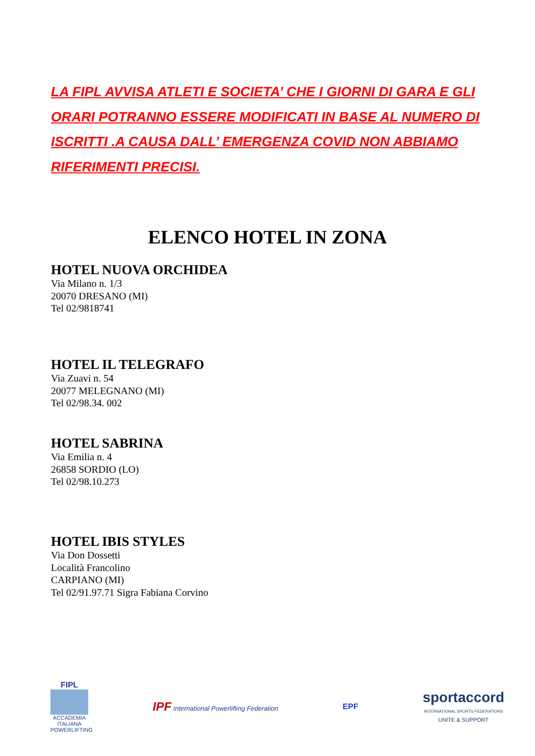LA FIPL AVVISA ATLETI E SOCIETA’ CHE I GIORNI DI GARA E GLI ORARI POTRANNO ESSERE MODIFICATI IN BASE AL NUMERO DI ISCRITTI .A CAUSA DALL’ EMERGENZA COVID NON ABBIAMO RIFERIMENTI PRECISI.
ELENCO HOTEL IN ZONA
HOTEL NUOVA ORCHIDEA
Via Milano n. 1/3
20070 DRESANO (MI)
Tel 02/9818741
HOTEL IL TELEGRAFO
Via Zuavi n. 54
20077 MELEGNANO (MI)
Tel 02/98.34. 002
HOTEL SABRINA
Via Emilia n. 4
26858 SORDIO (LO)
Tel 02/98.10.273
HOTEL IBIS STYLES
Via Don Dossetti
Località Francolino
CARPIANO (MI)
Tel 02/91.97.71 Sigra Fabiana Corvino
FIPL
ACCADEMIA ITALIANA POWERLIFTING
IPF International Powerlifting Federation
EPF
sportaccord
INTERNATIONAL SPORTS FEDERATIONS
UNITE & SUPPORT